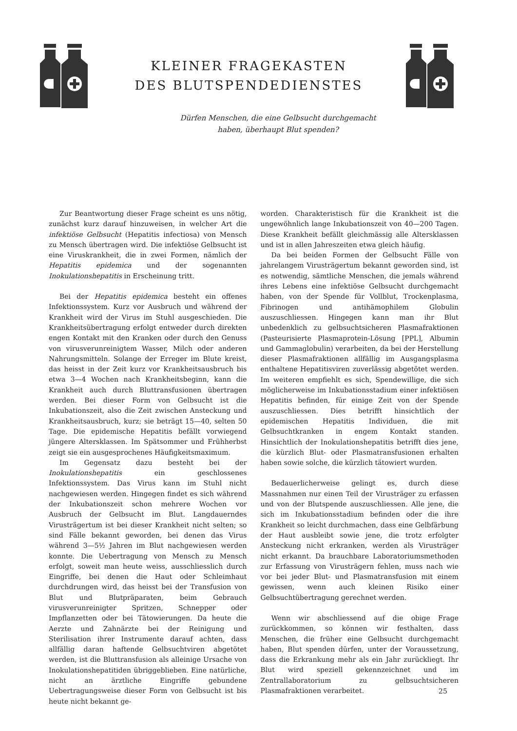KLEINER FRAGEKASTEN
DES BLUTSPENDEDIENSTES
Dürfen Menschen, die eine Gelbsucht durchgemacht
haben, überhaupt Blut spenden?
Zur Beantwortung dieser Frage scheint es uns nötig, zunächst kurz darauf hinzuweisen, in welcher Art die infektiöse Gelbsucht (Hepatitis infectiosa) von Mensch zu Mensch übertragen wird. Die infektiöse Gelbsucht ist eine Viruskrankheit, die in zwei Formen, nämlich der Hepatitis epidemica und der sogenannten Inokulationshepatitis in Erscheinung tritt.
Bei der Hepatitis epidemica besteht ein offenes Infektionssystem. Kurz vor Ausbruch und während der Krankheit wird der Virus im Stuhl ausgeschieden. Die Krankheitsübertragung erfolgt entweder durch direkten engen Kontakt mit den Kranken oder durch den Genuss von virusverunreinigtem Wasser, Milch oder anderen Nahrungsmitteln. Solange der Erreger im Blute kreist, das heisst in der Zeit kurz vor Krankheitsausbruch bis etwa 3—4 Wochen nach Krankheitsbeginn, kann die Krankheit auch durch Bluttransfusionen übertragen werden. Bei dieser Form von Gelbsucht ist die Inkubationszeit, also die Zeit zwischen Ansteckung und Krankheitsausbruch, kurz; sie beträgt 15—40, selten 50 Tage. Die epidemische Hepatitis befällt vorwiegend jüngere Altersklassen. Im Spätsommer und Frühherbst zeigt sie ein ausgesprochenes Häufigkeitsmaximum.
Im Gegensatz dazu besteht bei der Inokulationshepatitis ein geschlossenes Infektionssystem. Das Virus kann im Stuhl nicht nachgewiesen werden. Hingegen findet es sich während der Inkubationszeit schon mehrere Wochen vor Ausbruch der Gelbsucht im Blut. Langdauerndes Virusträgertum ist bei dieser Krankheit nicht selten; so sind Fälle bekannt geworden, bei denen das Virus während 3—5½ Jahren im Blut nachgewiesen werden konnte. Die Uebertragung von Mensch zu Mensch erfolgt, soweit man heute weiss, ausschliesslich durch Eingriffe, bei denen die Haut oder Schleimhaut durchdrungen wird, das heisst bei der Transfusion von Blut und Blutpräparaten, beim Gebrauch virusverunreinigter Spritzen, Schnepper oder Impflanzetten oder bei Tätowierungen. Da heute die Aerzte und Zahnärzte bei der Reinigung und Sterilisation ihrer Instrumente darauf achten, dass allfällig daran haftende Gelbsuchtviren abgetötet werden, ist die Bluttransfusion als alleinige Ursache von Inokulationshepatitiden übriggeblieben. Eine natürliche, nicht an ärztliche Eingriffe gebundene Uebertragungsweise dieser Form von Gelbsucht ist bis heute nicht bekannt ge-
worden. Charakteristisch für die Krankheit ist die ungewöhnlich lange Inkubationszeit von 40—200 Tagen. Diese Krankheit befällt gleichmässig alle Altersklassen und ist in allen Jahreszeiten etwa gleich häufig.
Da bei beiden Formen der Gelbsucht Fälle von jahrelangem Virusträgertum bekannt geworden sind, ist es notwendig, sämtliche Menschen, die jemals während ihres Lebens eine infektiöse Gelbsucht durchgemacht haben, von der Spende für Vollblut, Trockenplasma, Fibrinogen und antihämophilem Globulin auszuschliessen. Hingegen kann man ihr Blut unbedenklich zu gelbsuchtsicheren Plasmafraktionen (Pasteurisierte Plasmaprotein-Lösung [PPL], Albumin und Gammaglobulin) verarbeiten, da bei der Herstellung dieser Plasmafraktionen allfällig im Ausgangsplasma enthaltene Hepatitisviren zuverlässig abgetötet werden. Im weiteren empfiehlt es sich, Spendewillige, die sich möglicherweise im Inkubationsstadium einer infektiösen Hepatitis befinden, für einige Zeit von der Spende auszuschliessen. Dies betrifft hinsichtlich der epidemischen Hepatitis Individuen, die mit Gelbsuchtkranken in engem Kontakt standen. Hinsichtlich der Inokulationshepatitis betrifft dies jene, die kürzlich Blut- oder Plasmatransfusionen erhalten haben sowie solche, die kürzlich tätowiert wurden.
Bedauerlicherweise gelingt es, durch diese Massnahmen nur einen Teil der Virusträger zu erfassen und von der Blutspende auszuschliessen. Alle jene, die sich im Inkubationsstadium befinden oder die ihre Krankheit so leicht durchmachen, dass eine Gelbfärbung der Haut ausbleibt sowie jene, die trotz erfolgter Ansteckung nicht erkranken, werden als Virusträger nicht erkannt. Da brauchbare Laboratoriumsmethoden zur Erfassung von Virusträgern fehlen, muss nach wie vor bei jeder Blut- und Plasmatransfusion mit einem gewissen, wenn auch kleinen Risiko einer Gelbsuchtübertragung gerechnet werden.
Wenn wir abschliessend auf die obige Frage zurückkommen, so können wir festhalten, dass Menschen, die früher eine Gelbsucht durchgemacht haben, Blut spenden dürfen, unter der Voraussetzung, dass die Erkrankung mehr als ein Jahr zurückliegt. Ihr Blut wird speziell gekennzeichnet und im Zentrallaboratorium zu gelbsuchtsicheren Plasmafraktionen verarbeitet.
25